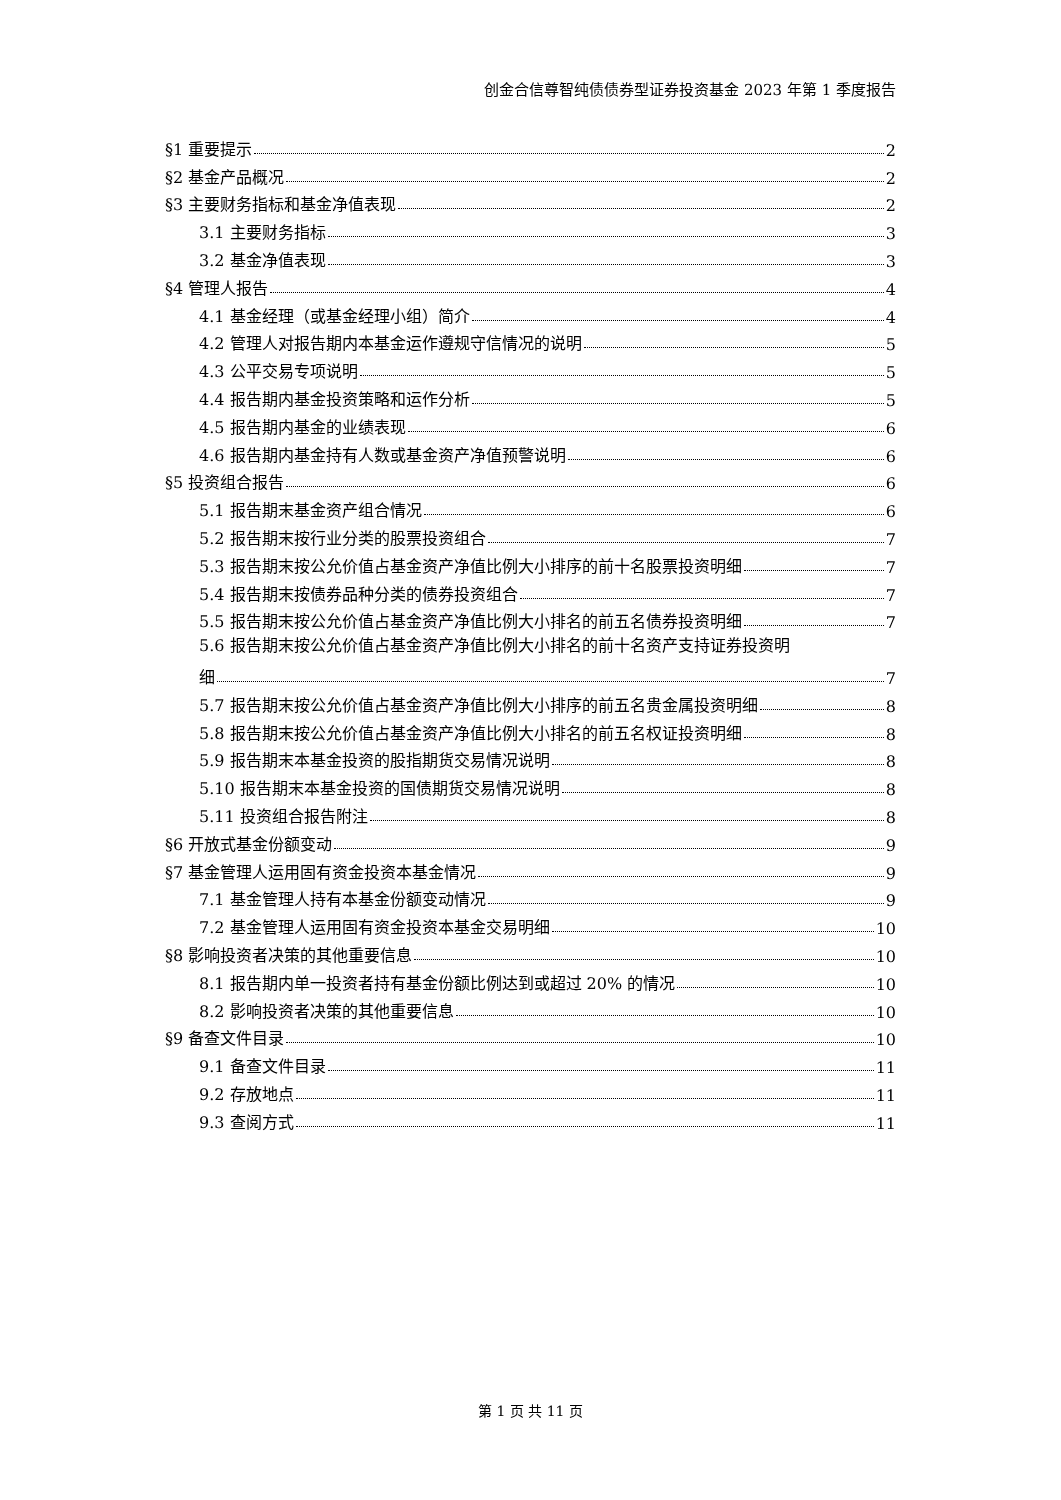创金合信尊智纯债债券型证券投资基金 2023 年第 1 季度报告
§1 重要提示 2
§2 基金产品概况 2
§3 主要财务指标和基金净值表现 2
3.1 主要财务指标 3
3.2 基金净值表现 3
§4 管理人报告 4
4.1 基金经理（或基金经理小组）简介 4
4.2 管理人对报告期内本基金运作遵规守信情况的说明 5
4.3 公平交易专项说明 5
4.4 报告期内基金投资策略和运作分析 5
4.5 报告期内基金的业绩表现 6
4.6 报告期内基金持有人数或基金资产净值预警说明 6
§5 投资组合报告 6
5.1 报告期末基金资产组合情况 6
5.2 报告期末按行业分类的股票投资组合 7
5.3 报告期末按公允价值占基金资产净值比例大小排序的前十名股票投资明细 7
5.4 报告期末按债券品种分类的债券投资组合 7
5.5 报告期末按公允价值占基金资产净值比例大小排名的前五名债券投资明细 7
5.6 报告期末按公允价值占基金资产净值比例大小排名的前十名资产支持证券投资明
细 7
5.7 报告期末按公允价值占基金资产净值比例大小排序的前五名贵金属投资明细 8
5.8 报告期末按公允价值占基金资产净值比例大小排名的前五名权证投资明细 8
5.9 报告期末本基金投资的股指期货交易情况说明 8
5.10 报告期末本基金投资的国债期货交易情况说明 8
5.11 投资组合报告附注 8
§6 开放式基金份额变动 9
§7 基金管理人运用固有资金投资本基金情况 9
7.1 基金管理人持有本基金份额变动情况 9
7.2 基金管理人运用固有资金投资本基金交易明细 10
§8 影响投资者决策的其他重要信息 10
8.1 报告期内单一投资者持有基金份额比例达到或超过 20% 的情况 10
8.2 影响投资者决策的其他重要信息 10
§9 备查文件目录 10
9.1 备查文件目录 11
9.2 存放地点 11
9.3 查阅方式 11
第 1 页 共 11 页